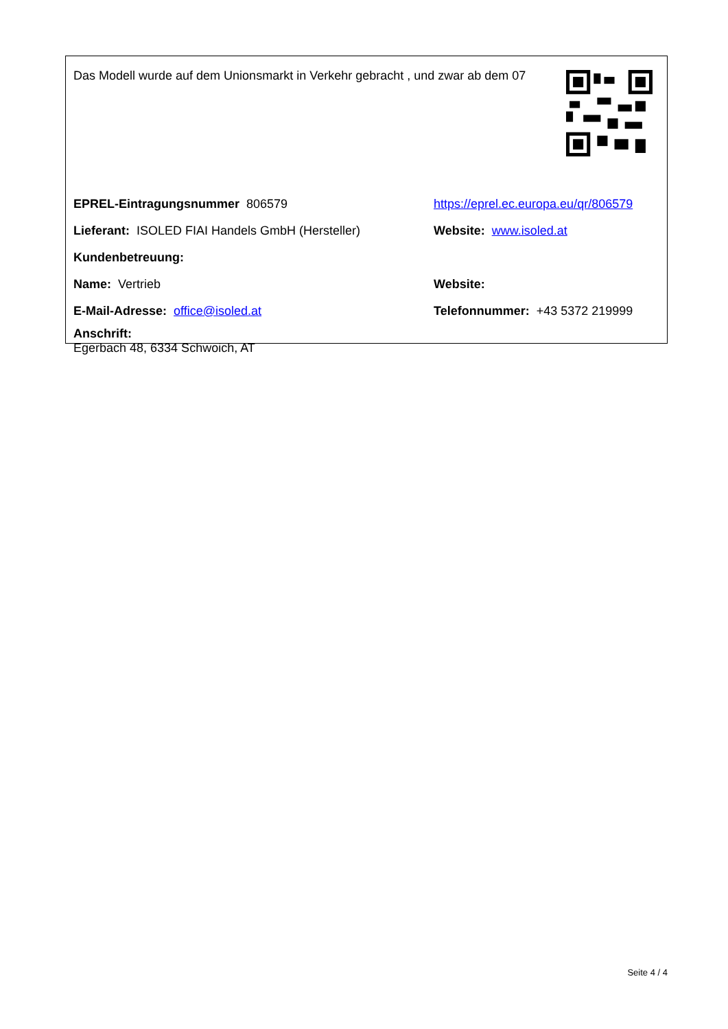Das Modell wurde auf dem Unionsmarkt in Verkehr gebracht , und zwar ab dem 07
EPREL-Eintragungsnummer 806579 https://eprel.ec.europa.eu/qr/806579
Lieferant: ISOLED FIAI Handels GmbH (Hersteller) Website: www.isoled.at
Kundenbetreuung:
Name: Vertrieb Website:
E-Mail-Adresse: office@isoled.at Telefonnummer: +43 5372 219999
Anschrift:
Egerbach 48, 6334 Schwoich, AT
Seite 4 / 4